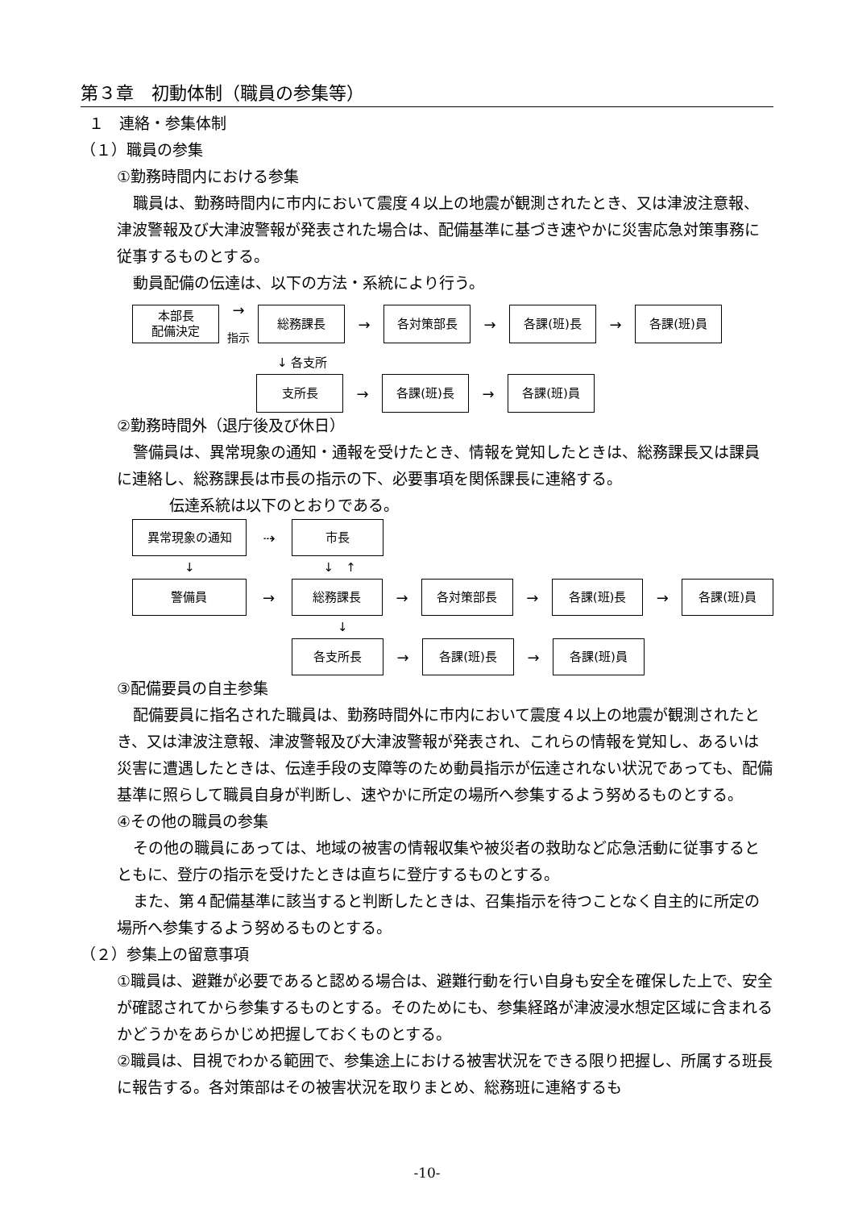第３章　初動体制（職員の参集等）
１　連絡・参集体制
（１）職員の参集
①勤務時間内における参集
職員は、勤務時間内に市内において震度４以上の地震が観測されたとき、又は津波注意報、津波警報及び大津波警報が発表された場合は、配備基準に基づき速やかに災害応急対策事務に従事するものとする。
動員配備の伝達は、以下の方法・系統により行う。
本部長
配備決定
→
指示
総務課長
→
各対策部長
→
各課(班)長
→
各課(班)員
↓ 各支所
支所長
→
各課(班)長
→
各課(班)員
②勤務時間外（退庁後及び休日）
警備員は、異常現象の通知・通報を受けたとき、情報を覚知したときは、総務課長又は課員に連絡し、総務課長は市長の指示の下、必要事項を関係課長に連絡する。
伝達系統は以下のとおりである。
異常現象の通知
⇢
市長
↓ ↓　↑
警備員
→
総務課長
→
各対策部長
→
各課(班)長
→
各課(班)員
↓
各支所長
→
各課(班)長
→
各課(班)員
③配備要員の自主参集
配備要員に指名された職員は、勤務時間外に市内において震度４以上の地震が観測されたとき、又は津波注意報、津波警報及び大津波警報が発表され、これらの情報を覚知し、あるいは災害に遭遇したときは、伝達手段の支障等のため動員指示が伝達されない状況であっても、配備基準に照らして職員自身が判断し、速やかに所定の場所へ参集するよう努めるものとする。
④その他の職員の参集
その他の職員にあっては、地域の被害の情報収集や被災者の救助など応急活動に従事するとともに、登庁の指示を受けたときは直ちに登庁するものとする。
また、第４配備基準に該当すると判断したときは、召集指示を待つことなく自主的に所定の場所へ参集するよう努めるものとする。
（２）参集上の留意事項
①職員は、避難が必要であると認める場合は、避難行動を行い自身も安全を確保した上で、安全が確認されてから参集するものとする。そのためにも、参集経路が津波浸水想定区域に含まれるかどうかをあらかじめ把握しておくものとする。
②職員は、目視でわかる範囲で、参集途上における被害状況をできる限り把握し、所属する班長に報告する。各対策部はその被害状況を取りまとめ、総務班に連絡するも
-10-